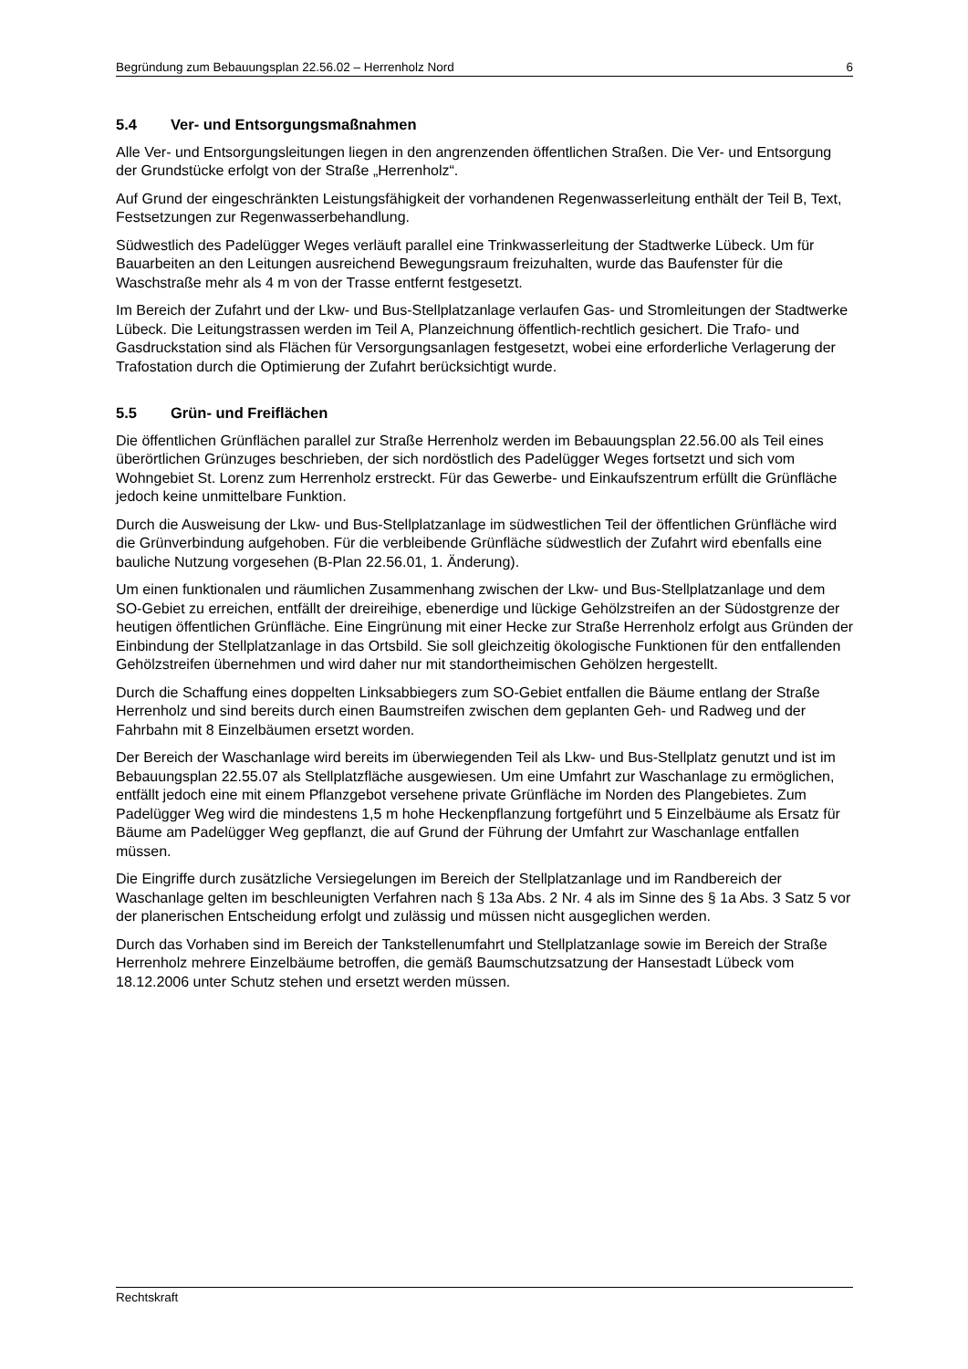Begründung zum Bebauungsplan 22.56.02 – Herrenholz Nord 6
5.4 Ver- und Entsorgungsmaßnahmen
Alle Ver- und Entsorgungsleitungen liegen in den angrenzenden öffentlichen Straßen. Die Ver- und Entsorgung der Grundstücke erfolgt von der Straße „Herrenholz“.
Auf Grund der eingeschränkten Leistungsfähigkeit der vorhandenen Regenwasserleitung enthält der Teil B, Text, Festsetzungen zur Regenwasserbehandlung.
Südwestlich des Padelügger Weges verläuft parallel eine Trinkwasserleitung der Stadtwerke Lübeck. Um für Bauarbeiten an den Leitungen ausreichend Bewegungsraum freizuhalten, wurde das Baufenster für die Waschstraße mehr als 4 m von der Trasse entfernt festgesetzt.
Im Bereich der Zufahrt und der Lkw- und Bus-Stellplatzanlage verlaufen Gas- und Stromleitungen der Stadtwerke Lübeck. Die Leitungstrassen werden im Teil A, Planzeichnung öffentlich-rechtlich gesichert. Die Trafo- und Gasdruckstation sind als Flächen für Versorgungsanlagen festgesetzt, wobei eine erforderliche Verlagerung der Trafostation durch die Optimierung der Zufahrt berücksichtigt wurde.
5.5 Grün- und Freiflächen
Die öffentlichen Grünflächen parallel zur Straße Herrenholz werden im Bebauungsplan 22.56.00 als Teil eines überörtlichen Grünzuges beschrieben, der sich nordöstlich des Padelügger Weges fortsetzt und sich vom Wohngebiet St. Lorenz zum Herrenholz erstreckt. Für das Gewerbe- und Einkaufszentrum erfüllt die Grünfläche jedoch keine unmittelbare Funktion.
Durch die Ausweisung der Lkw- und Bus-Stellplatzanlage im südwestlichen Teil der öffentlichen Grünfläche wird die Grünverbindung aufgehoben. Für die verbleibende Grünfläche südwestlich der Zufahrt wird ebenfalls eine bauliche Nutzung vorgesehen (B-Plan 22.56.01, 1. Änderung).
Um einen funktionalen und räumlichen Zusammenhang zwischen der Lkw- und Bus-Stellplatzanlage und dem SO-Gebiet zu erreichen, entfällt der dreireihige, ebenerdige und lückige Gehölzstreifen an der Südostgrenze der heutigen öffentlichen Grünfläche. Eine Eingrünung mit einer Hecke zur Straße Herrenholz erfolgt aus Gründen der Einbindung der Stellplatzanlage in das Ortsbild. Sie soll gleichzeitig ökologische Funktionen für den entfallenden Gehölzstreifen übernehmen und wird daher nur mit standortheimischen Gehölzen hergestellt.
Durch die Schaffung eines doppelten Linksabbiegers zum SO-Gebiet entfallen die Bäume entlang der Straße Herrenholz und sind bereits durch einen Baumstreifen zwischen dem geplanten Geh- und Radweg und der Fahrbahn mit 8 Einzelbäumen ersetzt worden.
Der Bereich der Waschanlage wird bereits im überwiegenden Teil als Lkw- und Bus-Stellplatz genutzt und ist im Bebauungsplan 22.55.07 als Stellplatzfläche ausgewiesen. Um eine Umfahrt zur Waschanlage zu ermöglichen, entfällt jedoch eine mit einem Pflanzgebot versehene private Grünfläche im Norden des Plangebietes. Zum Padelügger Weg wird die mindestens 1,5 m hohe Heckenpflanzung fortgeführt und 5 Einzelbäume als Ersatz für Bäume am Padelügger Weg gepflanzt, die auf Grund der Führung der Umfahrt zur Waschanlage entfallen müssen.
Die Eingriffe durch zusätzliche Versiegelungen im Bereich der Stellplatzanlage und im Randbereich der Waschanlage gelten im beschleunigten Verfahren nach § 13a Abs. 2 Nr. 4 als im Sinne des § 1a Abs. 3 Satz 5 vor der planerischen Entscheidung erfolgt und zulässig und müssen nicht ausgeglichen werden.
Durch das Vorhaben sind im Bereich der Tankstellenumfahrt und Stellplatzanlage sowie im Bereich der Straße Herrenholz mehrere Einzelbäume betroffen, die gemäß Baumschutzsatzung der Hansestadt Lübeck vom 18.12.2006 unter Schutz stehen und ersetzt werden müssen.
Rechtskraft